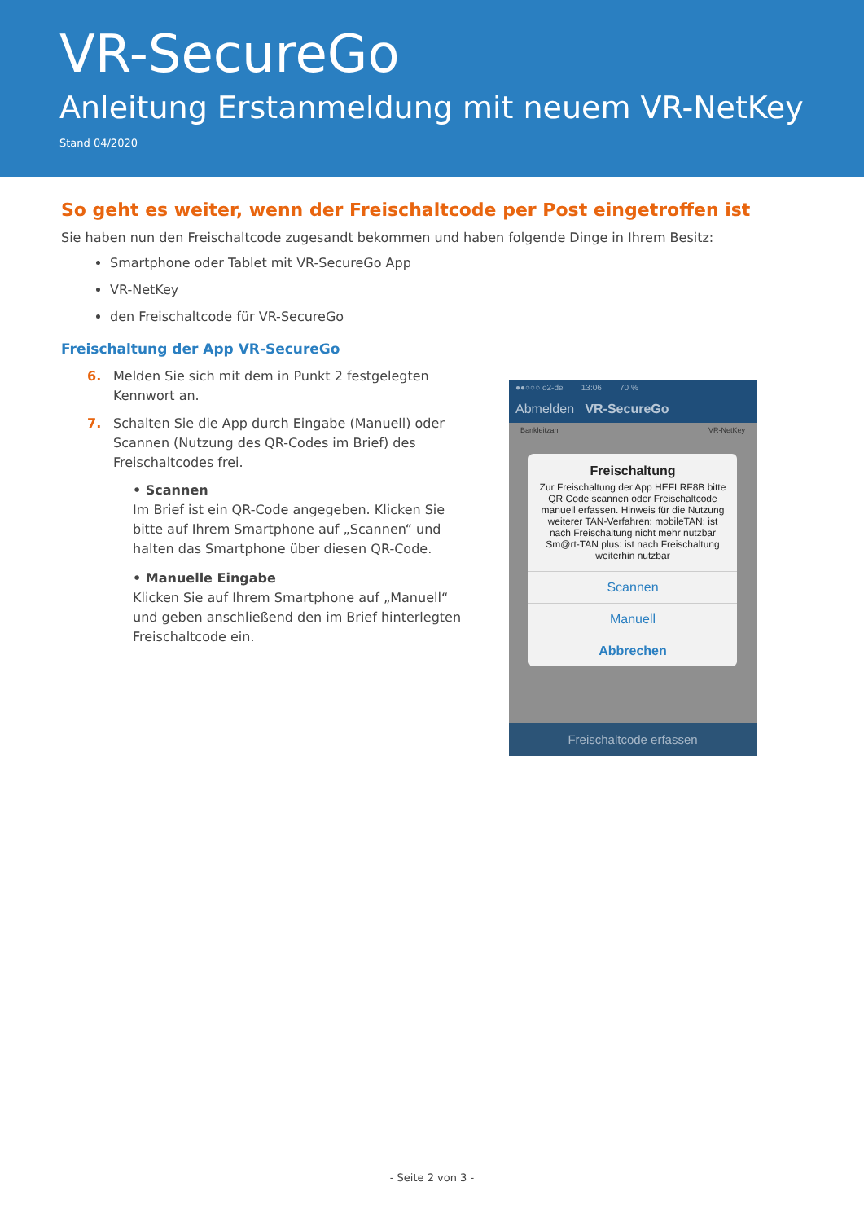VR-SecureGo
Anleitung Erstanmeldung mit neuem VR-NetKey
Stand 04/2020
So geht es weiter, wenn der Freischaltcode per Post eingetroffen ist
Sie haben nun den Freischaltcode zugesandt bekommen und haben folgende Dinge in Ihrem Besitz:
Smartphone oder Tablet mit VR-SecureGo App
VR-NetKey
den Freischaltcode für VR-SecureGo
Freischaltung der App VR-SecureGo
6. Melden Sie sich mit dem in Punkt 2 festgelegten Kennwort an.
7. Schalten Sie die App durch Eingabe (Manuell) oder Scannen (Nutzung des QR-Codes im Brief) des Freischaltcodes frei.
• Scannen
Im Brief ist ein QR-Code angegeben. Klicken Sie bitte auf Ihrem Smartphone auf „Scannen“ und halten das Smartphone über diesen QR-Code.
• Manuelle Eingabe
Klicken Sie auf Ihrem Smartphone auf „Manuell“ und geben anschließend den im Brief hinterlegten Freischaltcode ein.
●●○○○ o2-de 13:06 70 %
Abmelden VR-SecureGo
Bankleitzahl VR-NetKey
Freischaltung
Zur Freischaltung der App HEFLRF8B bitte QR Code scannen oder Freischaltcode manuell erfassen. Hinweis für die Nutzung weiterer TAN-Verfahren: mobileTAN: ist nach Freischaltung nicht mehr nutzbar Sm@rt-TAN plus: ist nach Freischaltung weiterhin nutzbar
Scannen
Manuell
Abbrechen
Freischaltcode erfassen
- Seite 2 von 3 -